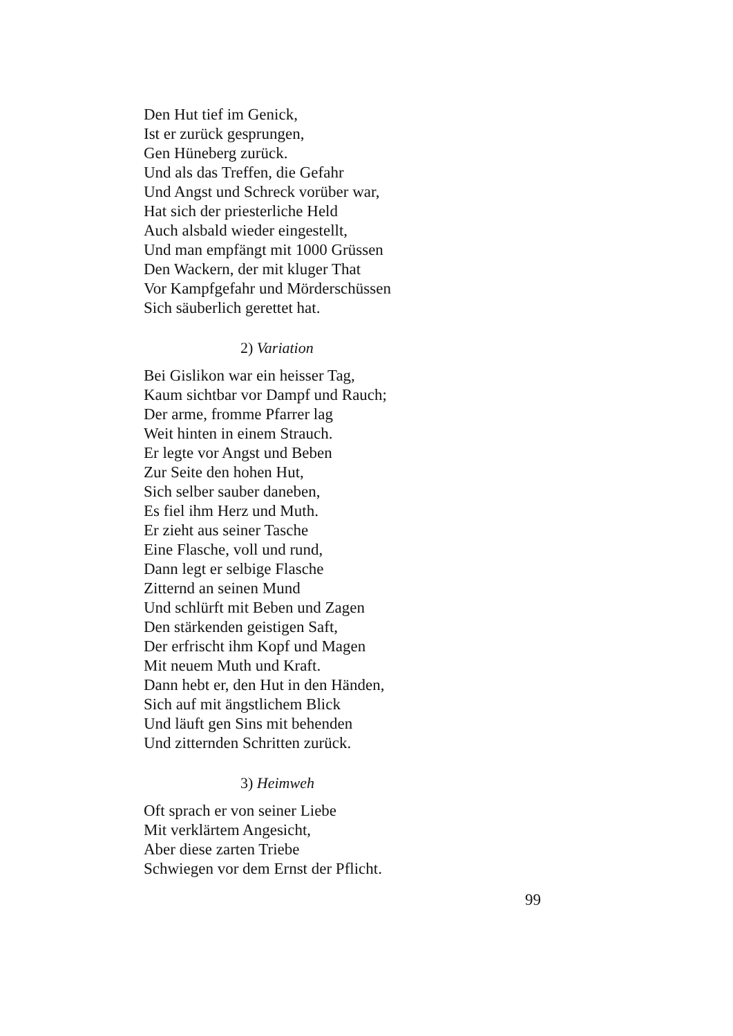Den Hut tief im Genick,
Ist er zurück gesprungen,
Gen Hüneberg zurück.
Und als das Treffen, die Gefahr
Und Angst und Schreck vorüber war,
Hat sich der priesterliche Held
Auch alsbald wieder eingestellt,
Und man empfängt mit 1000 Grüssen
Den Wackern, der mit kluger That
Vor Kampfgefahr und Mörderschüssen
Sich säuberlich gerettet hat.
2) Variation
Bei Gislikon war ein heisser Tag,
Kaum sichtbar vor Dampf und Rauch;
Der arme, fromme Pfarrer lag
Weit hinten in einem Strauch.
Er legte vor Angst und Beben
Zur Seite den hohen Hut,
Sich selber sauber daneben,
Es fiel ihm Herz und Muth.
Er zieht aus seiner Tasche
Eine Flasche, voll und rund,
Dann legt er selbige Flasche
Zitternd an seinen Mund
Und schlürft mit Beben und Zagen
Den stärkenden geistigen Saft,
Der erfrischt ihm Kopf und Magen
Mit neuem Muth und Kraft.
Dann hebt er, den Hut in den Händen,
Sich auf mit ängstlichem Blick
Und läuft gen Sins mit behenden
Und zitternden Schritten zurück.
3) Heimweh
Oft sprach er von seiner Liebe
Mit verklärtem Angesicht,
Aber diese zarten Triebe
Schwiegen vor dem Ernst der Pflicht.
99